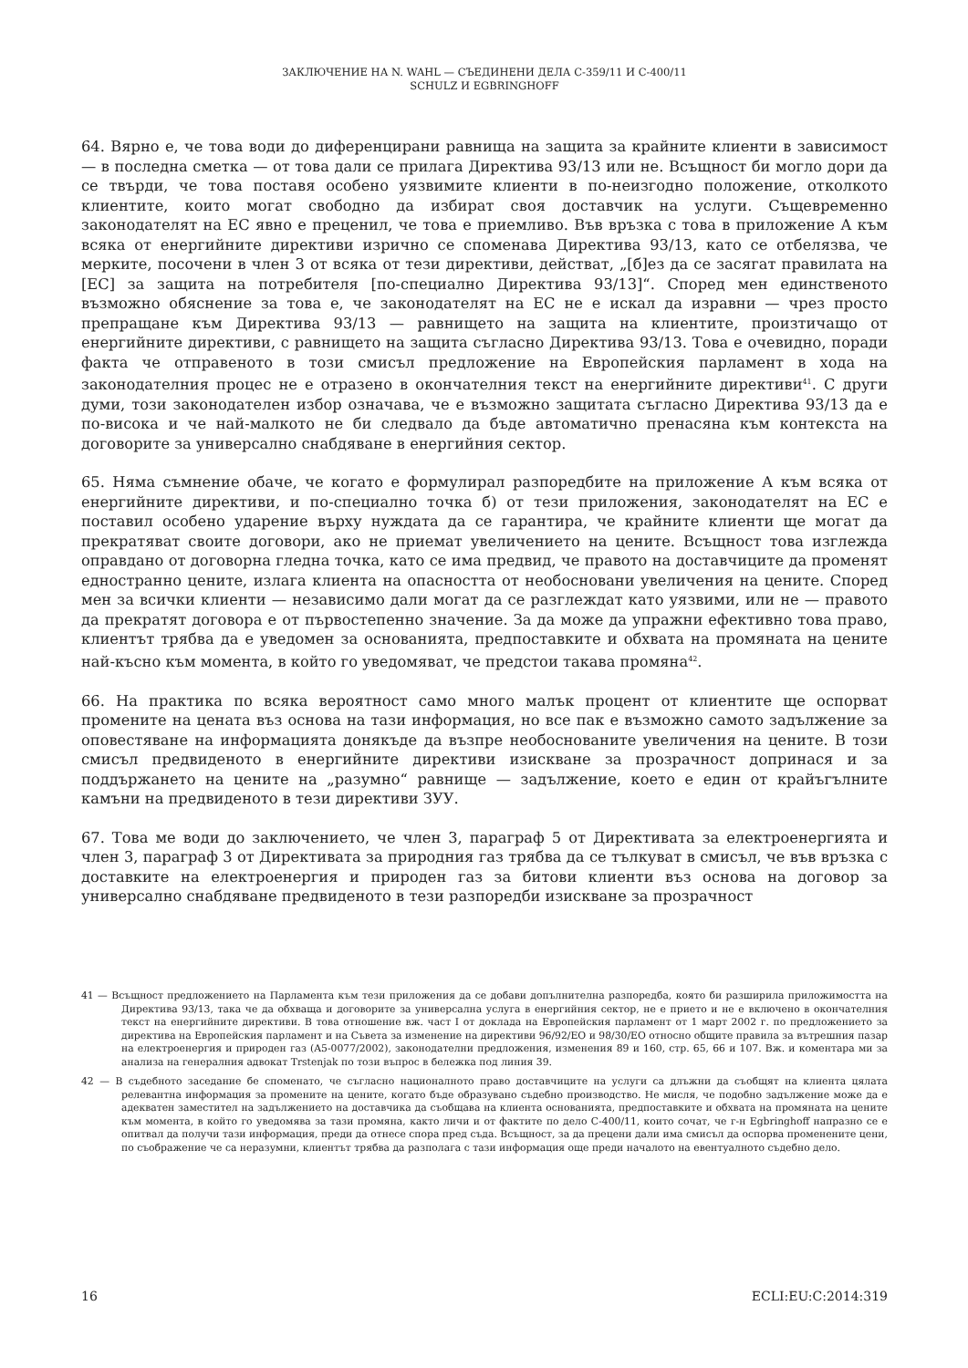ЗАКЛЮЧЕНИЕ НА N. WAHL — СЪЕДИНЕНИ ДЕЛА C-359/11 И C-400/11
SCHULZ И EGBRINGHOFF
64. Вярно е, че това води до диференцирани равнища на защита за крайните клиенти в зависимост — в последна сметка — от това дали се прилага Директива 93/13 или не. Всъщност би могло дори да се твърди, че това поставя особено уязвимите клиенти в по-неизгодно положение, отколкото клиентите, които могат свободно да избират своя доставчик на услуги. Същевременно законодателят на ЕС явно е преценил, че това е приемливо. Във връзка с това в приложение А към всяка от енергийните директиви изрично се споменава Директива 93/13, като се отбелязва, че мерките, посочени в член 3 от всяка от тези директиви, действат, „[б]ез да се засягат правилата на [ЕС] за защита на потребителя [по-специално Директива 93/13]“. Според мен единственото възможно обяснение за това е, че законодателят на ЕС не е искал да изравни — чрез просто препращане към Директива 93/13 — равнището на защита на клиентите, произтичащо от енергийните директиви, с равнището на защита съгласно Директива 93/13. Това е очевидно, поради факта че отправеното в този смисъл предложение на Европейския парламент в хода на законодателния процес не е отразено в окончателния текст на енергийните директиви<sup>41</sup>. С други думи, този законодателен избор означава, че е възможно защитата съгласно Директива 93/13 да е по-висока и че най-малкото не би следвало да бъде автоматично пренасяна към контекста на договорите за универсално снабдяване в енергийния сектор.
65. Няма съмнение обаче, че когато е формулирал разпоредбите на приложение А към всяка от енергийните директиви, и по-специално точка б) от тези приложения, законодателят на ЕС е поставил особено ударение върху нуждата да се гарантира, че крайните клиенти ще могат да прекратяват своите договори, ако не приемат увеличението на цените. Всъщност това изглежда оправдано от договорна гледна точка, като се има предвид, че правото на доставчиците да променят едностранно цените, излага клиента на опасността от необосновани увеличения на цените. Според мен за всички клиенти — независимо дали могат да се разглеждат като уязвими, или не — правото да прекратят договора е от първостепенно значение. За да може да упражни ефективно това право, клиентът трябва да е уведомен за основанията, предпоставките и обхвата на промяната на цените най-късно към момента, в който го уведомяват, че предстои такава промяна<sup>42</sup>.
66. На практика по всяка вероятност само много малък процент от клиентите ще оспорват промените на цената въз основа на тази информация, но все пак е възможно самото задължение за оповестяване на информацията донякъде да възпре необоснованите увеличения на цените. В този смисъл предвиденото в енергийните директиви изискване за прозрачност допринася и за поддържането на цените на „разумно“ равнище — задължение, което е един от крайъгълните камъни на предвиденото в тези директиви ЗУУ.
67. Това ме води до заключението, че член 3, параграф 5 от Директивата за електроенергията и член 3, параграф 3 от Директивата за природния газ трябва да се тълкуват в смисъл, че във връзка с доставките на електроенергия и природен газ за битови клиенти въз основа на договор за универсално снабдяване предвиденото в тези разпоредби изискване за прозрачност
41 — Всъщност предложението на Парламента към тези приложения да се добави допълнителна разпоредба, която би разширила приложимостта на Директива 93/13, така че да обхваща и договорите за универсална услуга в енергийния сектор, не е прието и не е включено в окончателния текст на енергийните директиви. В това отношение вж. част I от доклада на Европейския парламент от 1 март 2002 г. по предложението за директива на Европейския парламент и на Съвета за изменение на директиви 96/92/ЕО и 98/30/ЕО относно общите правила за вътрешния пазар на електроенергия и природен газ (A5-0077/2002), законодателни предложения, изменения 89 и 160, стр. 65, 66 и 107. Вж. и коментара ми за анализа на генералния адвокат Trstenjak по този въпрос в бележка под линия 39.
42 — В съдебното заседание бе споменато, че съгласно националното право доставчиците на услуги са длъжни да съобщят на клиента цялата релевантна информация за промените на цените, когато бъде образувано съдебно производство. Не мисля, че подобно задължение може да е адекватен заместител на задължението на доставчика да съобщава на клиента основанията, предпоставките и обхвата на промяната на цените към момента, в който го уведомява за тази промяна, както личи и от фактите по дело C-400/11, които сочат, че г-н Egbringhoff напразно се е опитвал да получи тази информация, преди да отнесе спора пред съда. Всъщност, за да прецени дали има смисъл да оспорва променените цени, по съображение че са неразумни, клиентът трябва да разполага с тази информация още преди началото на евентуалното съдебно дело.
16 ECLI:EU:C:2014:319